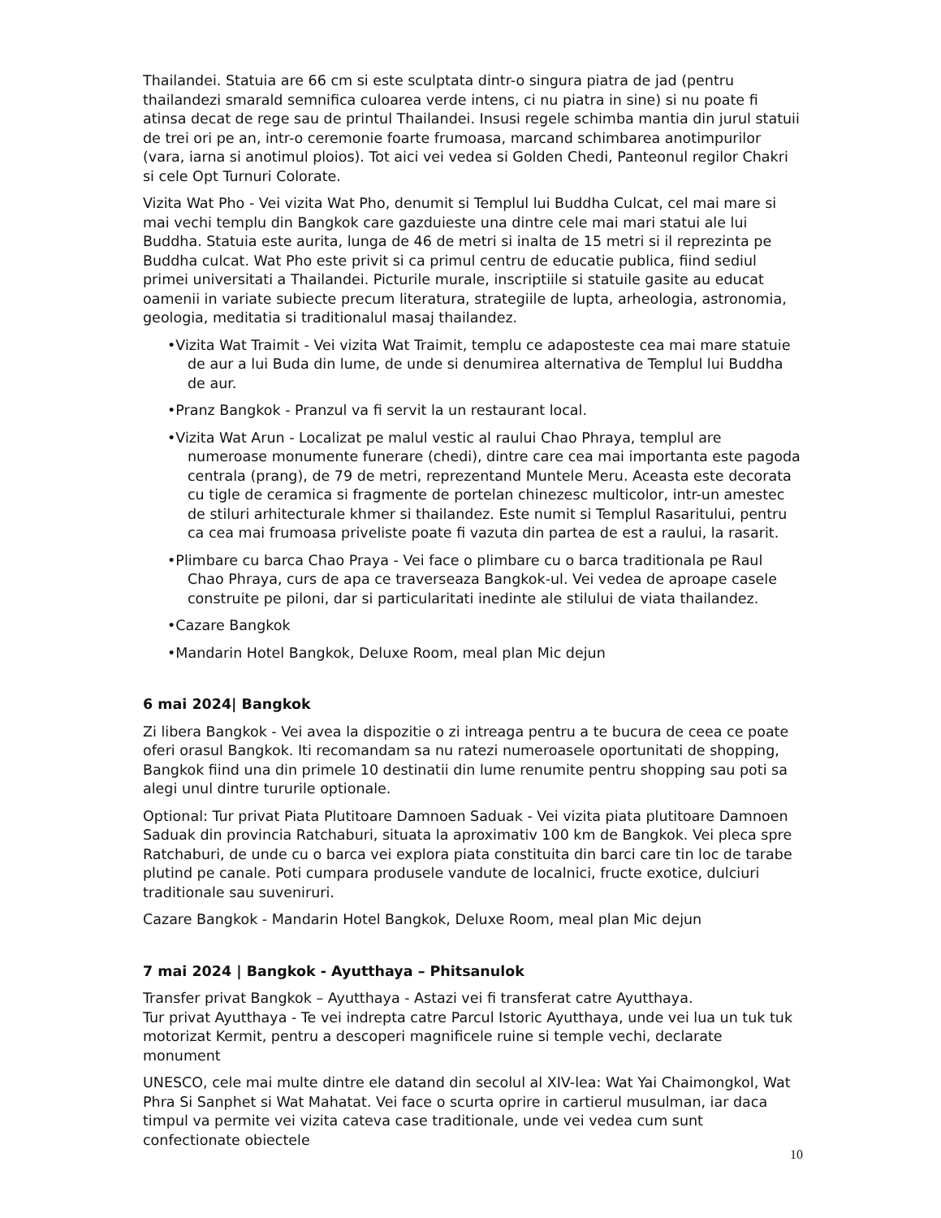Thailandei. Statuia are 66 cm si este sculptata dintr-o singura piatra de jad (pentru thailandezi smarald semnifica culoarea verde intens, ci nu piatra in sine) si nu poate fi atinsa decat de rege sau de printul Thailandei. Insusi regele schimba mantia din jurul statuii de trei ori pe an, intr-o ceremonie foarte frumoasa, marcand schimbarea anotimpurilor (vara, iarna si anotimul ploios). Tot aici vei vedea si Golden Chedi, Panteonul regilor Chakri si cele Opt Turnuri Colorate.
Vizita Wat Pho - Vei vizita Wat Pho, denumit si Templul lui Buddha Culcat, cel mai mare si mai vechi templu din Bangkok care gazduieste una dintre cele mai mari statui ale lui Buddha. Statuia este aurita, lunga de 46 de metri si inalta de 15 metri si il reprezinta pe Buddha culcat. Wat Pho este privit si ca primul centru de educatie publica, fiind sediul primei universitati a Thailandei. Picturile murale, inscriptiile si statuile gasite au educat oamenii in variate subiecte precum literatura, strategiile de lupta, arheologia, astronomia, geologia, meditatia si traditionalul masaj thailandez.
•Vizita Wat Traimit - Vei vizita Wat Traimit, templu ce adaposteste cea mai mare statuie de aur a lui Buda din lume, de unde si denumirea alternativa de Templul lui Buddha de aur.
•Pranz Bangkok - Pranzul va fi servit la un restaurant local.
•Vizita Wat Arun - Localizat pe malul vestic al raului Chao Phraya, templul are numeroase monumente funerare (chedi), dintre care cea mai importanta este pagoda centrala (prang), de 79 de metri, reprezentand Muntele Meru. Aceasta este decorata cu tigle de ceramica si fragmente de portelan chinezesc multicolor, intr-un amestec de stiluri arhitecturale khmer si thailandez. Este numit si Templul Rasaritului, pentru ca cea mai frumoasa priveliste poate fi vazuta din partea de est a raului, la rasarit.
•Plimbare cu barca Chao Praya - Vei face o plimbare cu o barca traditionala pe Raul Chao Phraya, curs de apa ce traverseaza Bangkok-ul. Vei vedea de aproape casele construite pe piloni, dar si particularitati inedinte ale stilului de viata thailandez.
•Cazare Bangkok
•Mandarin Hotel Bangkok, Deluxe Room, meal plan Mic dejun
6 mai 2024| Bangkok
Zi libera Bangkok - Vei avea la dispozitie o zi intreaga pentru a te bucura de ceea ce poate oferi orasul Bangkok. Iti recomandam sa nu ratezi numeroasele oportunitati de shopping, Bangkok fiind una din primele 10 destinatii din lume renumite pentru shopping sau poti sa alegi unul dintre tururile optionale.
Optional: Tur privat Piata Plutitoare Damnoen Saduak - Vei vizita piata plutitoare Damnoen Saduak din provincia Ratchaburi, situata la aproximativ 100 km de Bangkok. Vei pleca spre Ratchaburi, de unde cu o barca vei explora piata constituita din barci care tin loc de tarabe plutind pe canale. Poti cumpara produsele vandute de localnici, fructe exotice, dulciuri traditionale sau suveniruri.
Cazare Bangkok - Mandarin Hotel Bangkok, Deluxe Room, meal plan Mic dejun
7 mai 2024 | Bangkok - Ayutthaya – Phitsanulok
Transfer privat Bangkok – Ayutthaya - Astazi vei fi transferat catre Ayutthaya.
Tur privat Ayutthaya - Te vei indrepta catre Parcul Istoric Ayutthaya, unde vei lua un tuk tuk motorizat Kermit, pentru a descoperi magnificele ruine si temple vechi, declarate monument
UNESCO, cele mai multe dintre ele datand din secolul al XIV-lea: Wat Yai Chaimongkol, Wat Phra Si Sanphet si Wat Mahatat. Vei face o scurta oprire in cartierul musulman, iar daca timpul va permite vei vizita cateva case traditionale, unde vei vedea cum sunt confectionate obiectele
10